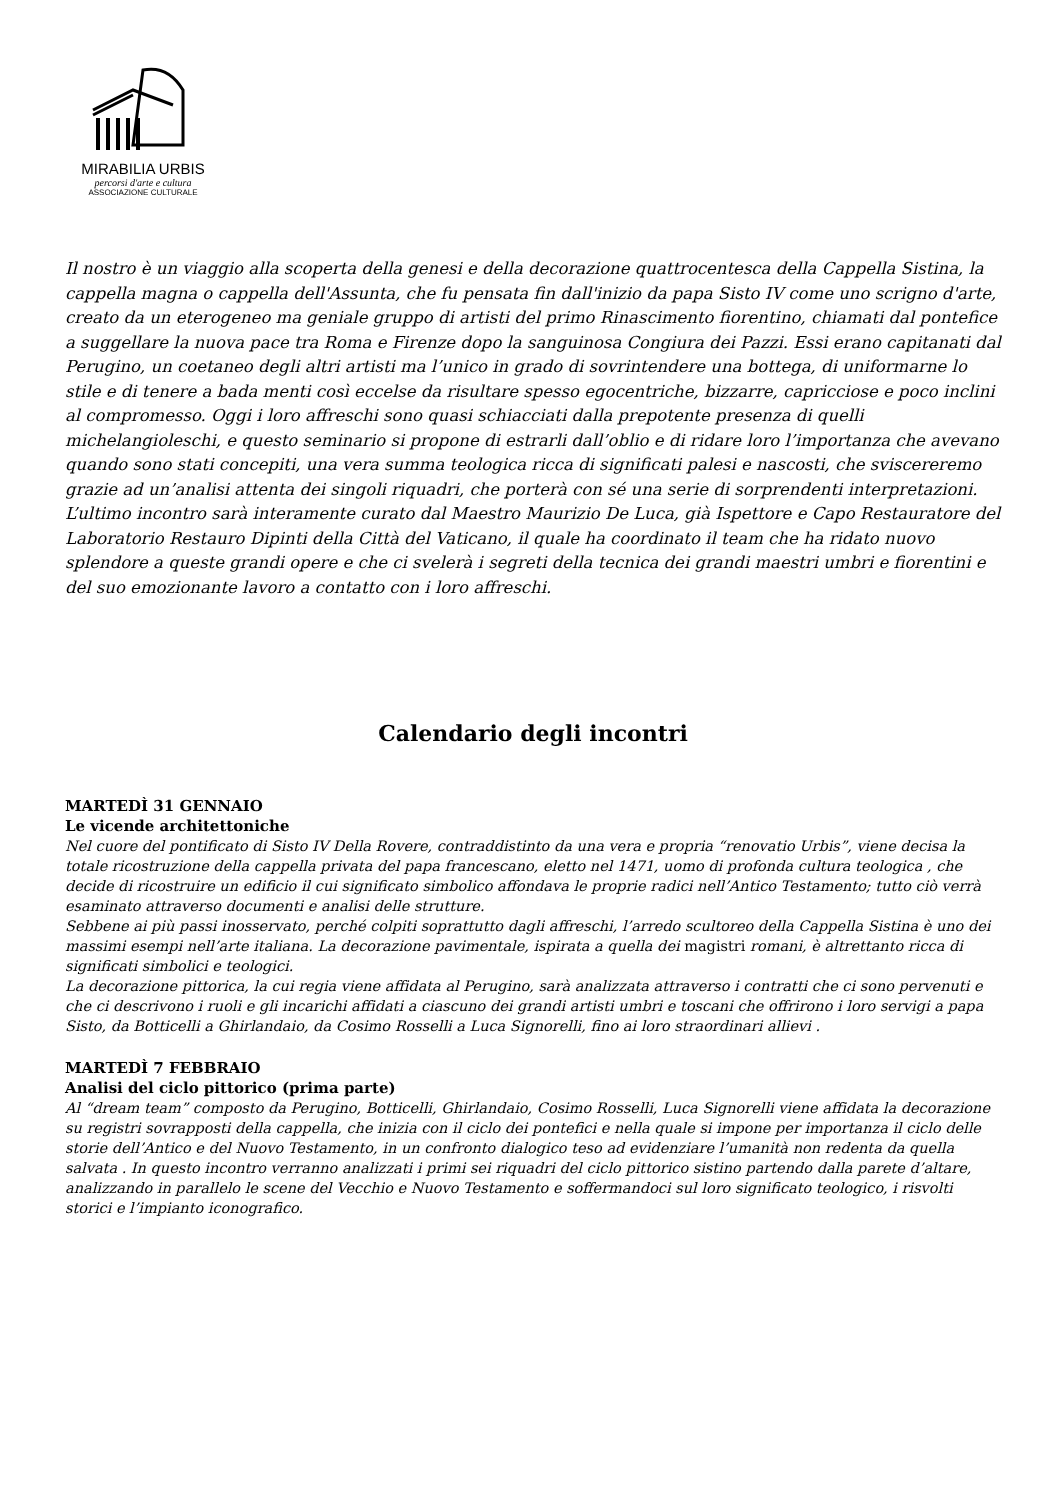MIRABILIA URBIS
percorsi d'arte e cultura
ASSOCIAZIONE CULTURALE
Il nostro è un viaggio alla scoperta della genesi e della decorazione quattrocentesca della Cappella Sistina, la cappella magna o cappella dell'Assunta, che fu pensata fin dall'inizio da papa Sisto IV come uno scrigno d'arte, creato da un eterogeneo ma geniale gruppo di artisti del primo Rinascimento fiorentino, chiamati dal pontefice a suggellare la nuova pace tra Roma e Firenze dopo la sanguinosa Congiura dei Pazzi. Essi erano capitanati dal Perugino, un coetaneo degli altri artisti ma l’unico in grado di sovrintendere una bottega, di uniformarne lo stile e di tenere a bada menti così eccelse da risultare spesso egocentriche, bizzarre, capricciose e poco inclini al compromesso. Oggi i loro affreschi sono quasi schiacciati dalla prepotente presenza di quelli michelangioleschi, e questo seminario si propone di estrarli dall’oblio e di ridare loro l’importanza che avevano quando sono stati concepiti, una vera summa teologica ricca di significati palesi e nascosti, che sviscereremo grazie ad un’analisi attenta dei singoli riquadri, che porterà con sé una serie di sorprendenti interpretazioni.
L’ultimo incontro sarà interamente curato dal Maestro Maurizio De Luca, già Ispettore e Capo Restauratore del Laboratorio Restauro Dipinti della Città del Vaticano, il quale ha coordinato il team che ha ridato nuovo splendore a queste grandi opere e che ci svelerà i segreti della tecnica dei grandi maestri umbri e fiorentini e del suo emozionante lavoro a contatto con i loro affreschi.
Calendario degli incontri
MARTEDÌ 31 GENNAIO
Le vicende architettoniche
Nel cuore del pontificato di Sisto IV Della Rovere, contraddistinto da una vera e propria “renovatio Urbis”, viene decisa la totale ricostruzione della cappella privata del papa francescano, eletto nel 1471, uomo di profonda cultura teologica , che decide di ricostruire un edificio il cui significato simbolico affondava le proprie radici nell’Antico Testamento; tutto ciò verrà esaminato attraverso documenti e analisi delle strutture.
Sebbene ai più passi inosservato, perché colpiti soprattutto dagli affreschi, l’arredo scultoreo della Cappella Sistina è uno dei massimi esempi nell’arte italiana. La decorazione pavimentale, ispirata a quella dei magistri romani, è altrettanto ricca di significati simbolici e teologici.
La decorazione pittorica, la cui regia viene affidata al Perugino, sarà analizzata attraverso i contratti che ci sono pervenuti e che ci descrivono i ruoli e gli incarichi affidati a ciascuno dei grandi artisti umbri e toscani che offrirono i loro servigi a papa Sisto, da Botticelli a Ghirlandaio, da Cosimo Rosselli a Luca Signorelli, fino ai loro straordinari allievi .
MARTEDÌ 7 FEBBRAIO
Analisi del ciclo pittorico (prima parte)
Al “dream team” composto da Perugino, Botticelli, Ghirlandaio, Cosimo Rosselli, Luca Signorelli viene affidata la decorazione su registri sovrapposti della cappella, che inizia con il ciclo dei pontefici e nella quale si impone per importanza il ciclo delle storie dell’Antico e del Nuovo Testamento, in un confronto dialogico teso ad evidenziare l’umanità non redenta da quella salvata . In questo incontro verranno analizzati i primi sei riquadri del ciclo pittorico sistino partendo dalla parete d’altare, analizzando in parallelo le scene del Vecchio e Nuovo Testamento e soffermandoci sul loro significato teologico, i risvolti storici e l’impianto iconografico.